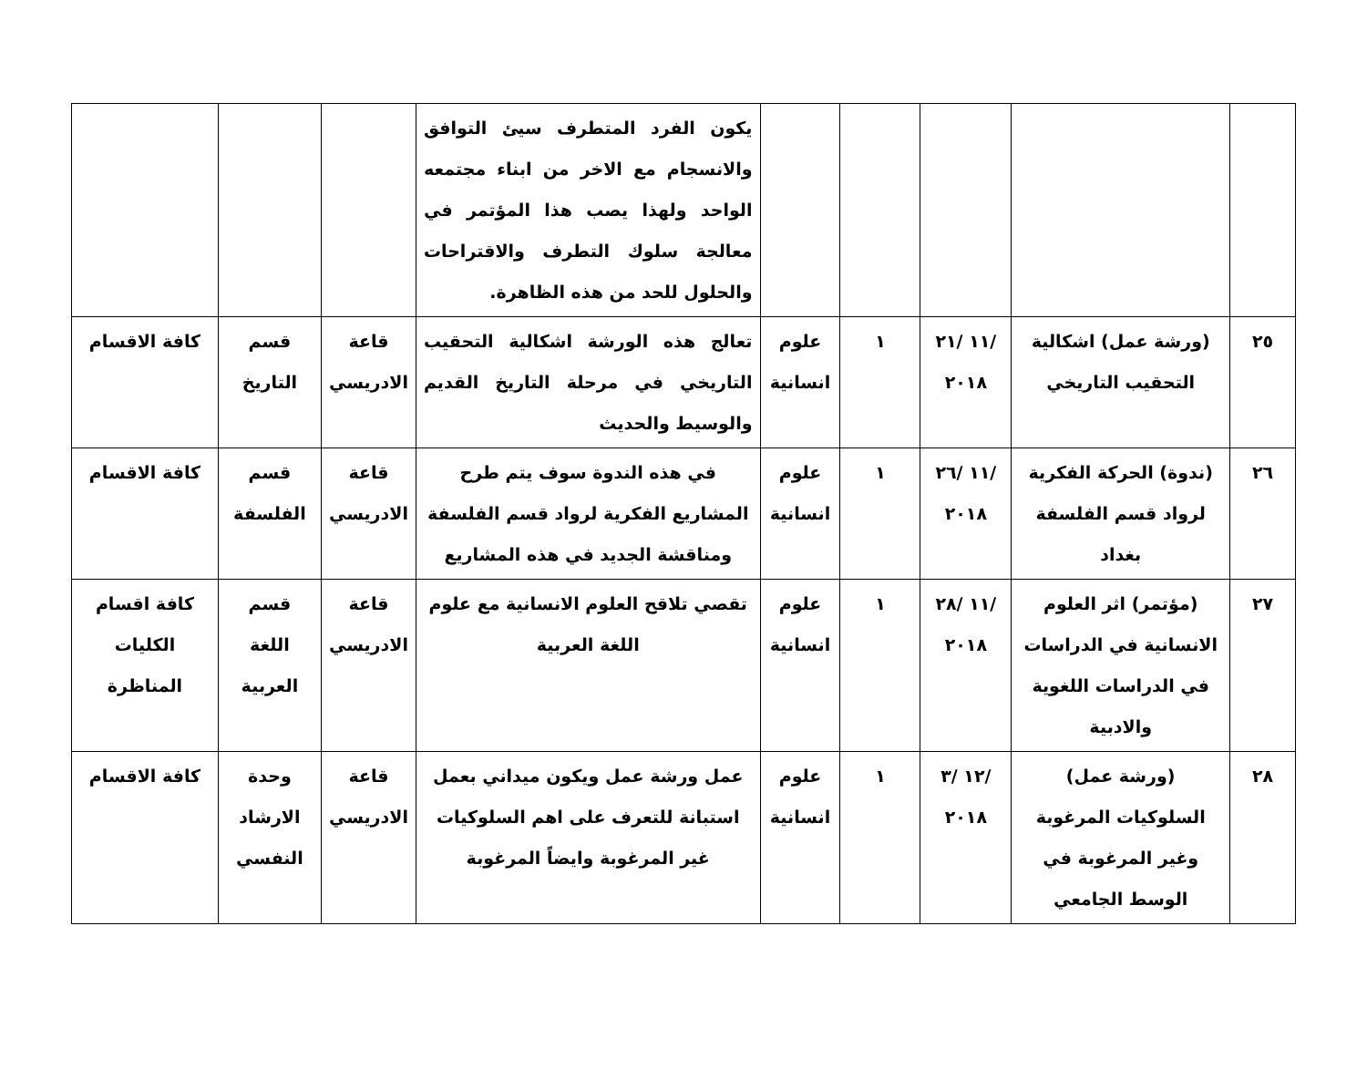| | | | | | يكون الفرد المتطرف سيئ التوافق والانسجام مع الاخر من ابناء مجتمعه الواحد ولهذا يصب هذا المؤتمر في معالجة سلوك التطرف والاقتراحات والحلول للحد من هذه الظاهرة. | | | |
| ٢٥ | (ورشة عمل) اشكالية التحقيب التاريخي | /١١ /٢١ ٢٠١٨ | ١ | علوم انسانية | تعالج هذه الورشة اشكالية التحقيب التاريخي في مرحلة التاريخ القديم والوسيط والحديث | قاعة الادريسي | قسم التاريخ | كافة الاقسام |
| ٢٦ | (ندوة) الحركة الفكرية لرواد قسم الفلسفة بغداد | /١١ /٢٦ ٢٠١٨ | ١ | علوم انسانية | في هذه الندوة سوف يتم طرح المشاريع الفكرية لرواد قسم الفلسفة ومناقشة الجديد في هذه المشاريع | قاعة الادريسي | قسم الفلسفة | كافة الاقسام |
| ٢٧ | (مؤتمر) اثر العلوم الانسانية في الدراسات في الدراسات اللغوية والادبية | /١١ /٢٨ ٢٠١٨ | ١ | علوم انسانية | تقصي تلاقح العلوم الانسانية مع علوم اللغة العربية | قاعة الادريسي | قسم اللغة العربية | كافة اقسام الكليات المناظرة |
| ٢٨ | (ورشة عمل) السلوكيات المرغوبة وغير المرغوبة في الوسط الجامعي | /١٢ /٣ ٢٠١٨ | ١ | علوم انسانية | عمل ورشة عمل ويكون ميداني بعمل استبانة للتعرف على اهم السلوكيات غير المرغوبة وايضاً المرغوبة | قاعة الادريسي | وحدة الارشاد النفسي | كافة الاقسام |